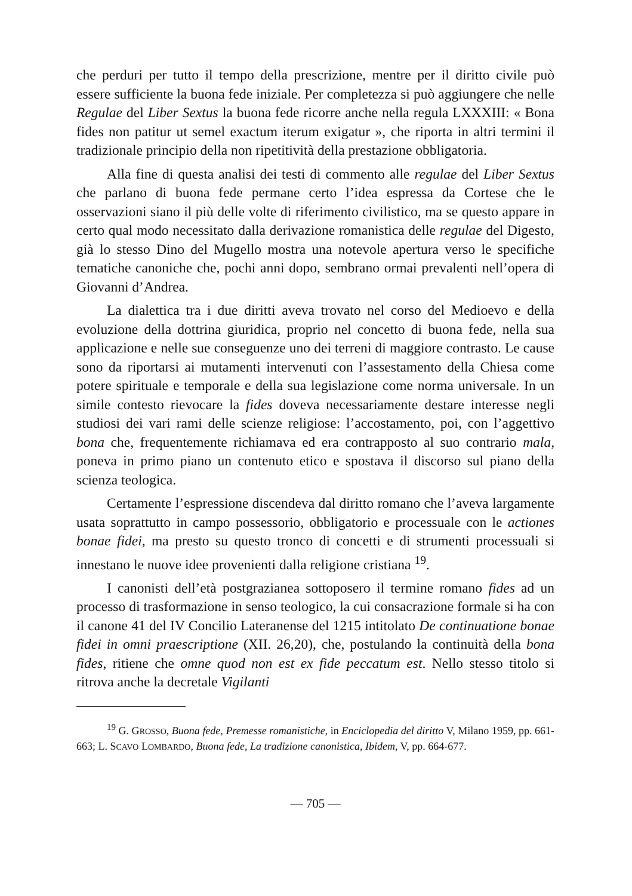che perduri per tutto il tempo della prescrizione, mentre per il diritto civile può essere sufficiente la buona fede iniziale. Per completezza si può aggiungere che nelle Regulae del Liber Sextus la buona fede ricorre anche nella regula LXXXIII: « Bona fides non patitur ut semel exactum iterum exigatur », che riporta in altri termini il tradizionale principio della non ripetitività della prestazione obbligatoria.
Alla fine di questa analisi dei testi di commento alle regulae del Liber Sextus che parlano di buona fede permane certo l’idea espressa da Cortese che le osservazioni siano il più delle volte di riferimento civilistico, ma se questo appare in certo qual modo necessitato dalla derivazione romanistica delle regulae del Digesto, già lo stesso Dino del Mugello mostra una notevole apertura verso le specifiche tematiche canoniche che, pochi anni dopo, sembrano ormai prevalenti nell’opera di Giovanni d’Andrea.
La dialettica tra i due diritti aveva trovato nel corso del Medioevo e della evoluzione della dottrina giuridica, proprio nel concetto di buona fede, nella sua applicazione e nelle sue conseguenze uno dei terreni di maggiore contrasto. Le cause sono da riportarsi ai mutamenti intervenuti con l’assestamento della Chiesa come potere spirituale e temporale e della sua legislazione come norma universale. In un simile contesto rievocare la fides doveva necessariamente destare interesse negli studiosi dei vari rami delle scienze religiose: l’accostamento, poi, con l’aggettivo bona che, frequentemente richiamava ed era contrapposto al suo contrario mala, poneva in primo piano un contenuto etico e spostava il discorso sul piano della scienza teologica.
Certamente l’espressione discendeva dal diritto romano che l’aveva largamente usata soprattutto in campo possessorio, obbligatorio e processuale con le actiones bonae fidei, ma presto su questo tronco di concetti e di strumenti processuali si innestano le nuove idee provenienti dalla religione cristiana <sup>19</sup>.
I canonisti dell’età postgrazianea sottoposero il termine romano fides ad un processo di trasformazione in senso teologico, la cui consacrazione formale si ha con il canone 41 del IV Concilio Lateranense del 1215 intitolato De continuatione bonae fidei in omni praescriptione (XII. 26,20), che, postulando la continuità della bona fides, ritiene che omne quod non est ex fide peccatum est. Nello stesso titolo si ritrova anche la decretale Vigilanti
<sup>19</sup> G. GROSSO, Buona fede, Premesse romanistiche, in Enciclopedia del diritto V, Milano 1959, pp. 661-663; L. SCAVO LOMBARDO, Buona fede, La tradizione canonistica, Ibidem, V, pp. 664-677.
— 705 —